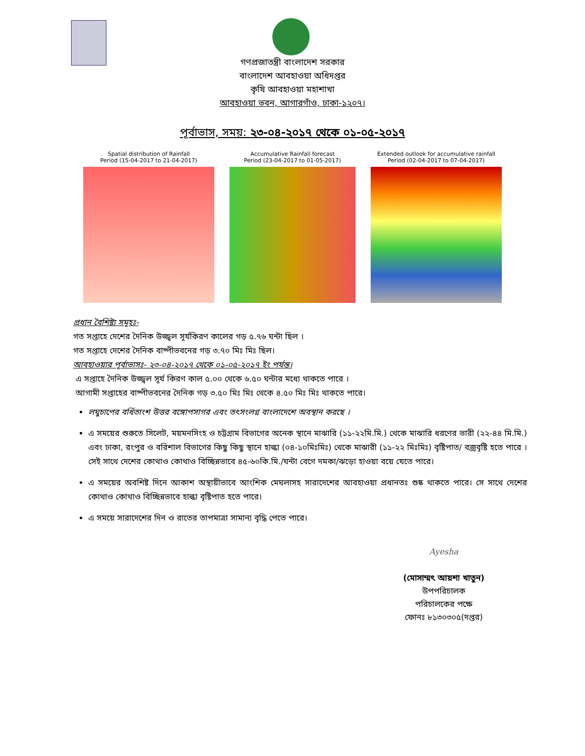গণপ্রজাতন্ত্রী বাংলাদেশ সরকার
বাংলাদেশ আবহাওয়া অধিদপ্তর
কৃষি আবহাওয়া মহাশাখা
আবহাওয়া ভবন, আগারগাঁও, ঢাকা-১২০৭।
পূর্বাভাস, সময়: ২৩-০৪-২০১৭ থেকে ০১-০৫-২০১৭
Spatial distribution of Rainfall
Period (15-04-2017 to 21-04-2017)
Accumulative Rainfall forecast
Period (23-04-2017 to 01-05-2017)
Extended outlook for accumulative rainfall
Period (02-04-2017 to 07-04-2017)
প্রধান বৈশিষ্ট্য সমূহঃ-
গত সপ্তাহে দেশের দৈনিক উজ্জ্বল সূর্যকিরণ কালের গড় ৫.৭৬ ঘন্টা ছিল ।
গত সপ্তাহে দেশের দৈনিক বাষ্পীভবনের গড় ৩.৭০ মিঃ মিঃ ছিল।
আবহাওয়ার পূর্বাভাসঃ- ২৩-০৪-২০১৭ থেকে ০১-০৫-২০১৭ ইং পর্যন্ত।
এ সপ্তাহে দৈনিক উজ্জ্বল সূর্য কিরণ কাল ৫.০০ থেকে ৬.৫০ ঘন্টার মধ্যে থাকতে পারে ।
আগামী সপ্তাহের বাষ্পীভবনের দৈনিক গড় ৩.৫০ মিঃ মিঃ থেকে ৪.৫০ মিঃ মিঃ থাকতে পারে।
লঘুচাপের বর্ধিতাংশ উত্তর বঙ্গোপসাগর এবং তৎসংলগ্ন বাংলাদেশে অবস্থান করছে ।
এ সময়ের শুরুতে সিলেট, ময়মনসিংহ ও চট্টগ্রাম বিভাগের অনেক স্থানে মাঝারি (১১-২২মি.মি.) থেকে মাঝারি ধরণের ভারী (২২-৪৪ মি.মি.) এবং ঢাকা, রংপুর ও বরিশাল বিভাগের কিছু কিছু স্থানে হাল্কা (০৪-১০মিঃমিঃ) থেকে মাঝারী (১১-২২ মিঃমিঃ) বৃষ্টিপাত/ বজ্রবৃষ্টি হতে পারে ।সেই সাথে দেশের কোথাও কোথাও বিচ্ছিন্নভাবে ৪৫-৬০কি.মি./ঘন্টা বেগে দমকা/ঝড়ো হাওয়া বয়ে যেতে পারে।
এ সময়ের অবশিষ্ট দিনে আকাশ অস্থায়ীভাবে আংশিক মেঘলাসহ সারাদেশের আবহাওয়া প্রধানতঃ শুষ্ক থাকতে পারে। সে সাথে দেশের কোথাও কোথাও বিচ্ছিন্নভাবে হাল্কা বৃষ্টিপাত হতে পারে।
এ সময়ে সারাদেশের দিন ও রাতের তাপমাত্রা সামান্য বৃদ্ধি পেতে পারে।
Ayesha
(মোসাম্মৎ আয়শা খাতুন)
উপপরিচালক
পরিচালকের পক্ষে
ফোনঃ ৮১৩০৩০৫(দপ্তর)